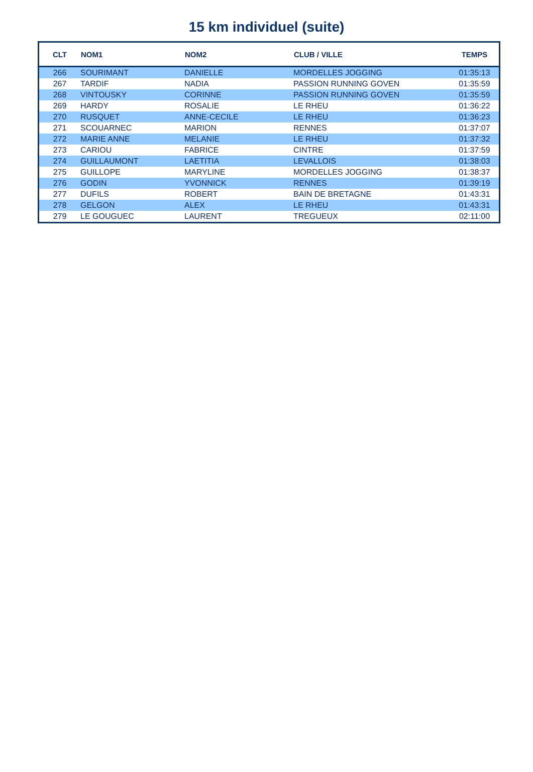15 km individuel (suite)
| CLT | NOM1 | NOM2 | CLUB / VILLE | TEMPS |
| --- | --- | --- | --- | --- |
| 266 | SOURIMANT | DANIELLE | MORDELLES JOGGING | 01:35:13 |
| 267 | TARDIF | NADIA | PASSION RUNNING GOVEN | 01:35:59 |
| 268 | VINTOUSKY | CORINNE | PASSION RUNNING GOVEN | 01:35:59 |
| 269 | HARDY | ROSALIE | LE RHEU | 01:36:22 |
| 270 | RUSQUET | ANNE-CECILE | LE RHEU | 01:36:23 |
| 271 | SCOUARNEC | MARION | RENNES | 01:37:07 |
| 272 | MARIE ANNE | MELANIE | LE RHEU | 01:37:32 |
| 273 | CARIOU | FABRICE | CINTRE | 01:37:59 |
| 274 | GUILLAUMONT | LAETITIA | LEVALLOIS | 01:38:03 |
| 275 | GUILLOPE | MARYLINE | MORDELLES JOGGING | 01:38:37 |
| 276 | GODIN | YVONNICK | RENNES | 01:39:19 |
| 277 | DUFILS | ROBERT | BAIN DE BRETAGNE | 01:43:31 |
| 278 | GELGON | ALEX | LE RHEU | 01:43:31 |
| 279 | LE GOUGUEC | LAURENT | TREGUEUX | 02:11:00 |